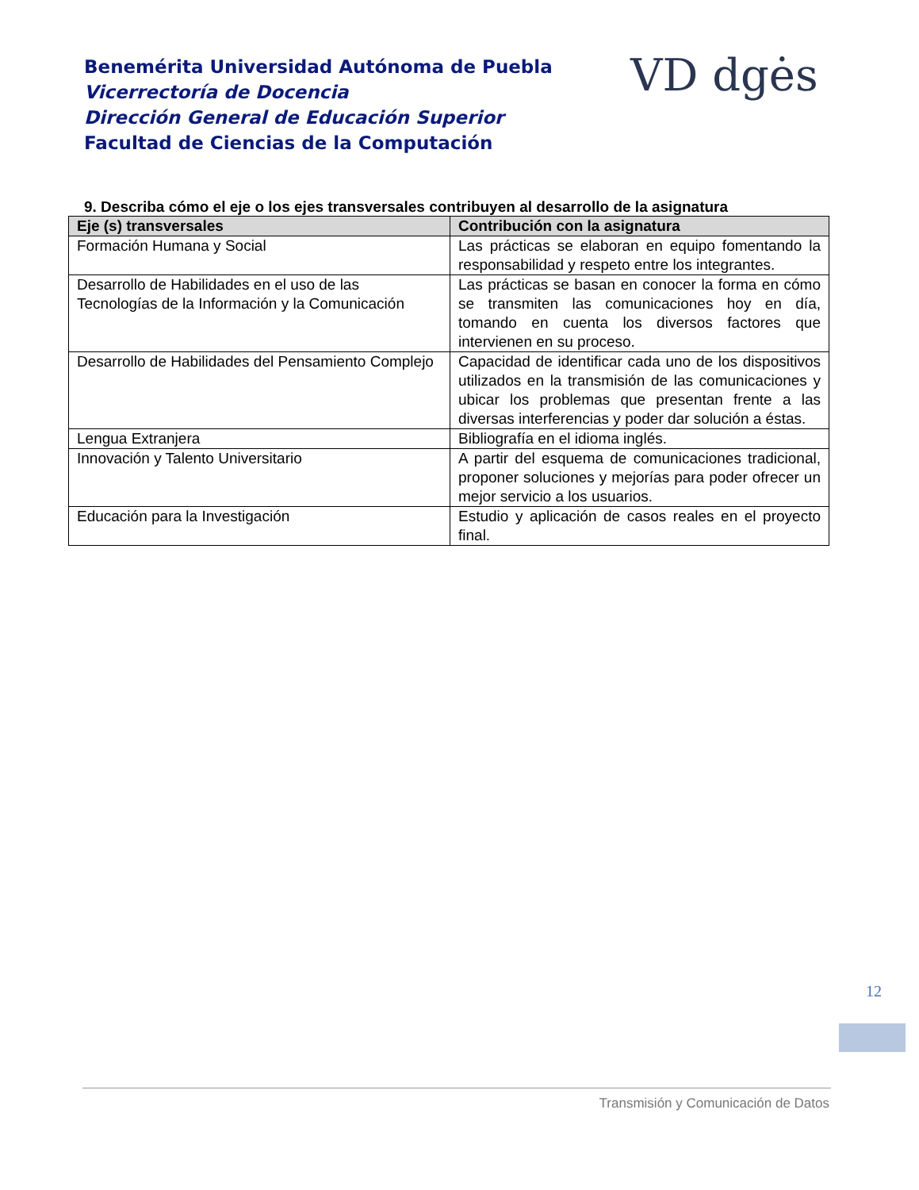Benemérita Universidad Autónoma de Puebla
Vicerrectoría de Docencia
Dirección General de Educación Superior
Facultad de Ciencias de la Computación
VD dgės
9. Describa cómo el eje o los ejes transversales contribuyen al desarrollo de la asignatura
| Eje (s) transversales | Contribución con la asignatura |
| --- | --- |
| Formación Humana y Social | Las prácticas se elaboran en equipo fomentando la responsabilidad y respeto entre los integrantes. |
| Desarrollo de Habilidades en el uso de las Tecnologías de la Información y la Comunicación | Las prácticas se basan en conocer la forma en cómo se transmiten las comunicaciones hoy en día, tomando en cuenta los diversos factores que intervienen en su proceso. |
| Desarrollo de Habilidades del Pensamiento Complejo | Capacidad de identificar cada uno de los dispositivos utilizados en la transmisión de las comunicaciones y ubicar los problemas que presentan frente a las diversas interferencias y poder dar solución a éstas. |
| Lengua Extranjera | Bibliografía en el idioma inglés. |
| Innovación y Talento Universitario | A partir del esquema de comunicaciones tradicional, proponer soluciones y mejorías para poder ofrecer un mejor servicio a los usuarios. |
| Educación para la Investigación | Estudio y aplicación de casos reales en el proyecto final. |
12
Transmisión y Comunicación de Datos